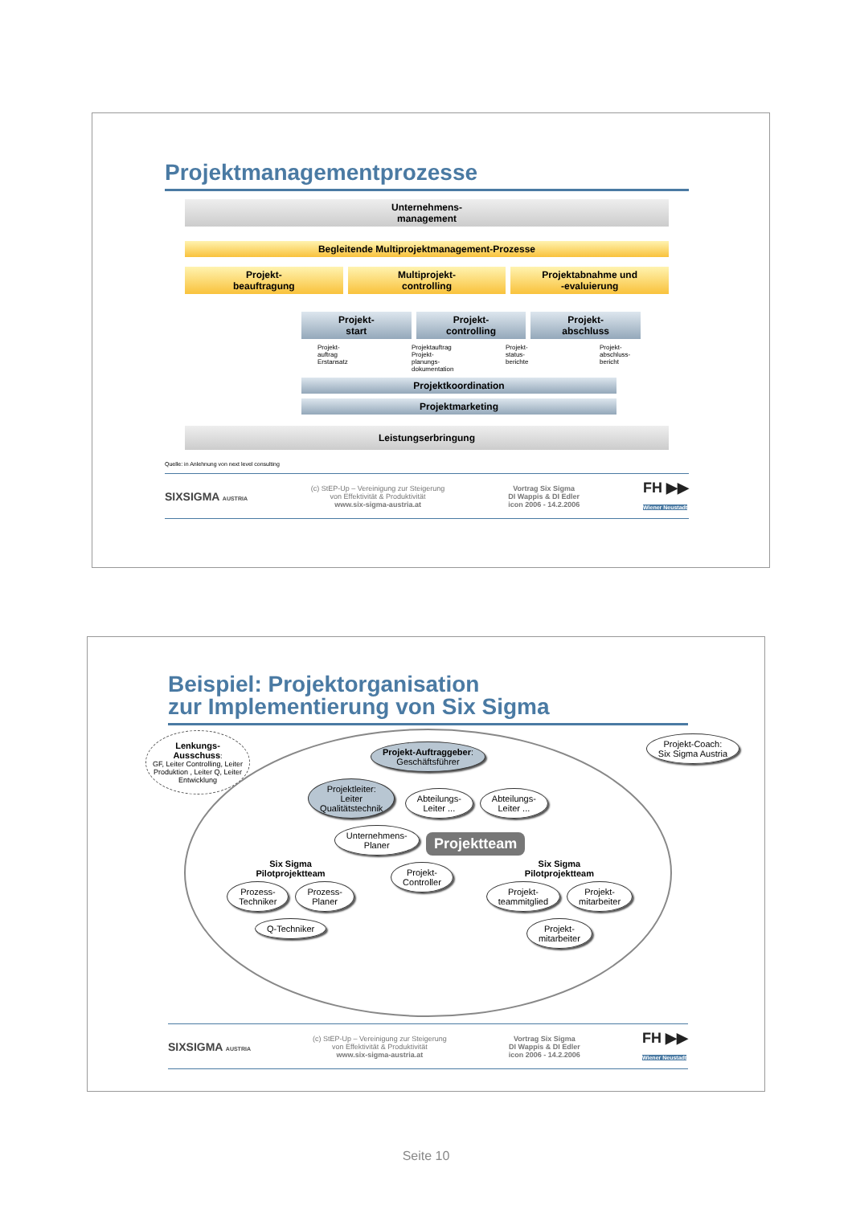Projektmanagementprozesse
Unternehmens-
management
Begleitende Multiprojektmanagement-Prozesse
Projekt-
beauftragung
Multiprojekt-
controlling
Projektabnahme und
-evaluierung
Projekt-
start
Projekt-
controlling
Projekt-
abschluss
Projekt-
auftrag
Erstansatz
Projektauftrag
Projekt-
planungs-
dokumentation
Projekt-
status-
berichte
Projekt-
abschluss-
bericht
Projektkoordination
Projektmarketing
Leistungserbringung
Quelle: in Anlehnung von next level consulting
SIXSIGMA AUSTRIA
(c) StEP-Up – Vereinigung zur Steigerung
von Effektivität & Produktivität
www.six-sigma-austria.at
Vortrag Six Sigma
DI Wappis & DI Edler
icon 2006 - 14.2.2006
FH ▶▶
Wiener Neustadt
Beispiel: Projektorganisation
zur Implementierung von Six Sigma
Lenkungs-
Ausschuss:
GF, Leiter Controlling, Leiter Produktion , Leiter Q, Leiter Entwicklung
Projekt-Coach:
Six Sigma Austria
Projekt-Auftraggeber:
Geschäftsführer
Projektleiter:
Leiter
Qualitätstechnik
Abteilungs-
Leiter ...
Abteilungs-
Leiter ...
Unternehmens-
Planer
Projektteam
Six Sigma
Pilotprojektteam
Prozess-
Techniker Prozess-
Planer Q-Techniker
Projekt-
Controller
Six Sigma
Pilotprojektteam
Projekt-
teammitglied Projekt-
mitarbeiter Projekt-
mitarbeiter
SIXSIGMA AUSTRIA
(c) StEP-Up – Vereinigung zur Steigerung
von Effektivität & Produktivität
www.six-sigma-austria.at
Vortrag Six Sigma
DI Wappis & DI Edler
icon 2006 - 14.2.2006
FH ▶▶
Wiener Neustadt
Seite 10